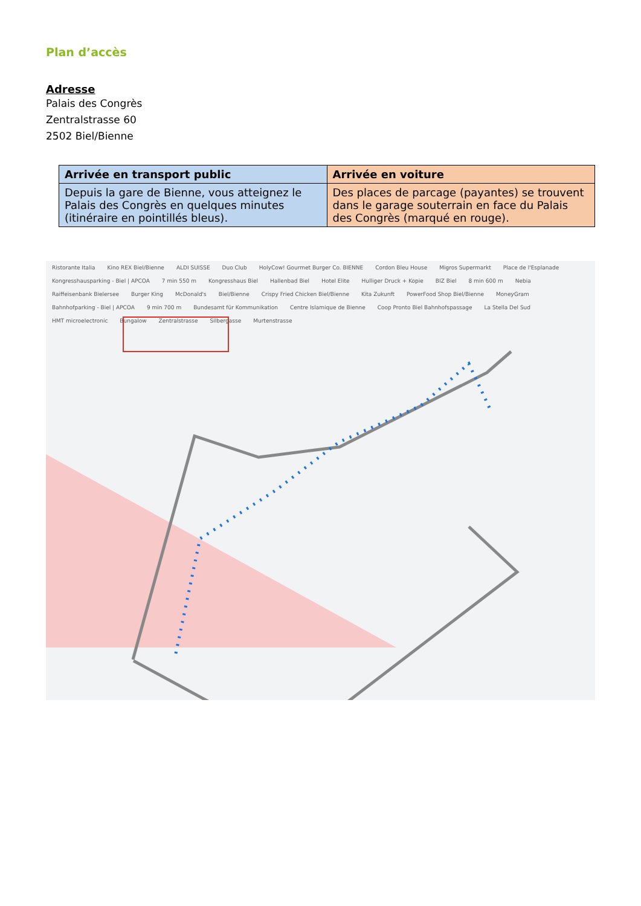Plan d’accès
Adresse
Palais des Congrès
Zentralstrasse 60
2502 Biel/Bienne
| Arrivée en transport public | Arrivée en voiture |
| --- | --- |
| Depuis la gare de Bienne, vous atteignez le Palais des Congrès en quelques minutes (itinéraire en pointillés bleus). | Des places de parcage (payantes) se trouvent dans le garage souterrain en face du Palais des Congrès (marqué en rouge). |
Ristorante Italia Kino REX Biel/Bienne ALDI SUISSE Duo Club HolyCow! Gourmet Burger Co. BIENNE Cordon Bleu House Migros Supermarkt Place de l'Esplanade Kongresshausparking - Biel | APCOA 7 min 550 m Kongresshaus Biel Hallenbad Biel Hotel Elite Hulliger Druck + Kopie BIZ Biel 8 min 600 m Nebia Raiffeisenbank Bielersee Burger King McDonald's Biel/Bienne Crispy Fried Chicken Biel/Bienne Kita Zukunft PowerFood Shop Biel/Bienne MoneyGram Bahnhofparking - Biel | APCOA 9 min 700 m Bundesamt für Kommunikation Centre Islamique de Bienne Coop Pronto Biel Bahnhofspassage La Stella Del Sud HMT microelectronic Bungalow Zentralstrasse Silbergasse Murtenstrasse